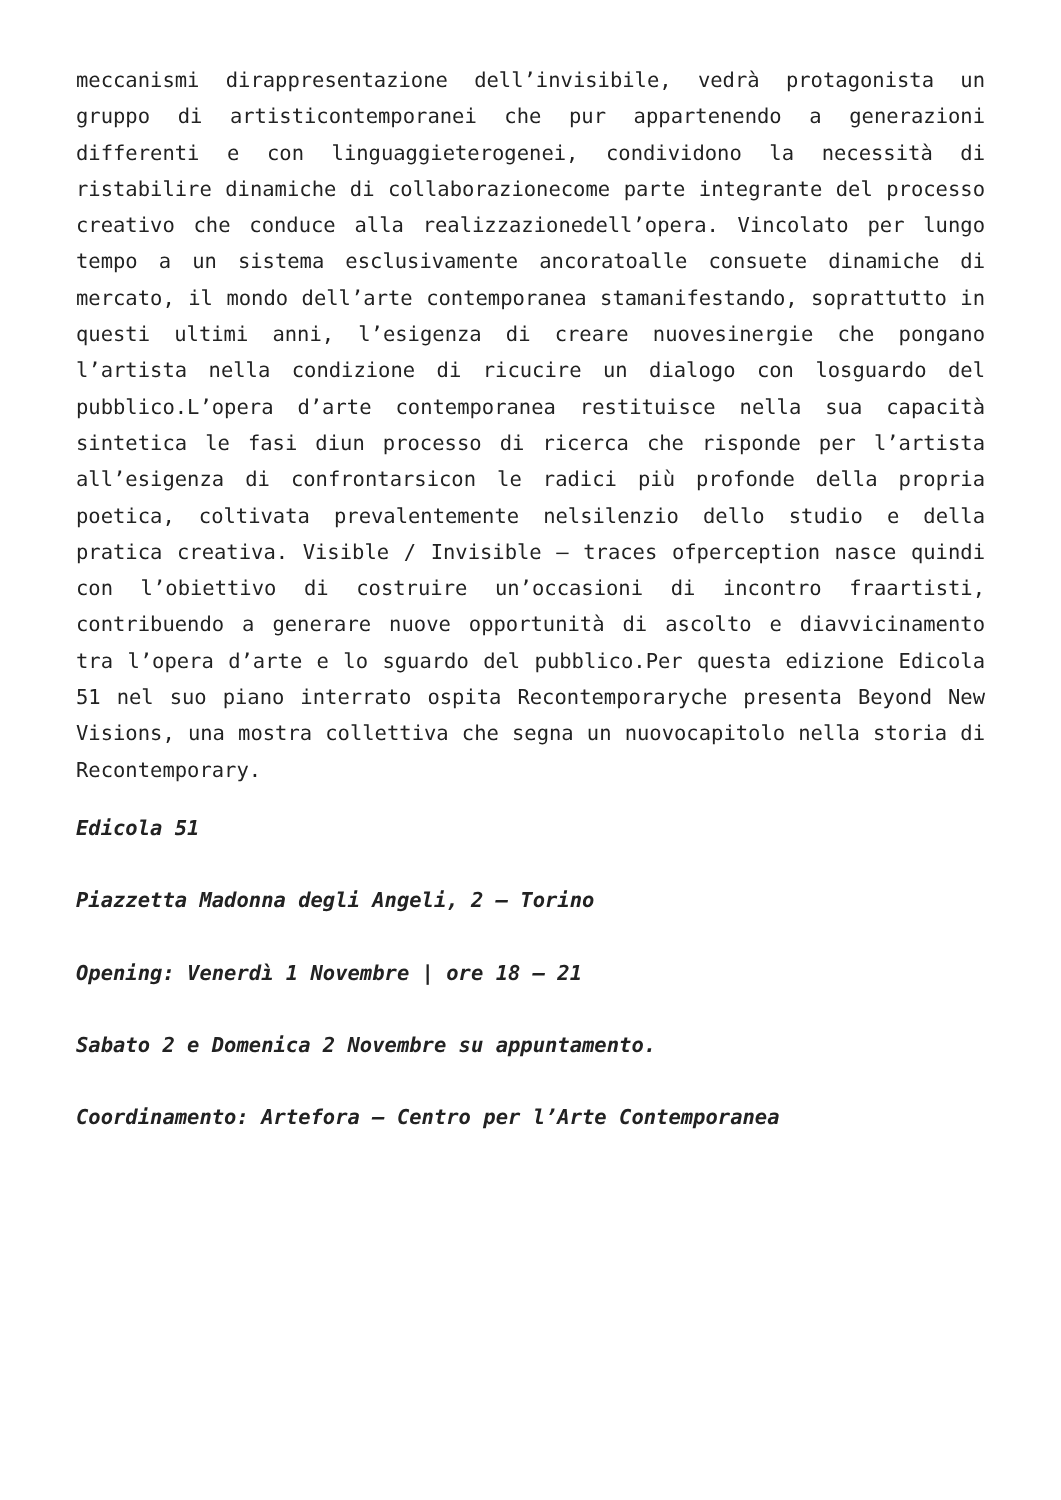meccanismi dirappresentazione dell’invisibile, vedrà protagonista un gruppo di artisticontemporanei che pur appartenendo a generazioni differenti e con linguaggieterogenei, condividono la necessità di ristabilire dinamiche di collaborazionecome parte integrante del processo creativo che conduce alla realizzazionedell’opera. Vincolato per lungo tempo a un sistema esclusivamente ancoratoalle consuete dinamiche di mercato, il mondo dell’arte contemporanea stamanifestando, soprattutto in questi ultimi anni, l’esigenza di creare nuovesinergie che pongano l’artista nella condizione di ricucire un dialogo con losguardo del pubblico.L’opera d’arte contemporanea restituisce nella sua capacità sintetica le fasi diun processo di ricerca che risponde per l’artista all’esigenza di confrontarsicon le radici più profonde della propria poetica, coltivata prevalentemente nelsilenzio dello studio e della pratica creativa. Visible / Invisible – traces ofperception nasce quindi con l’obiettivo di costruire un’occasioni di incontro fraartisti, contribuendo a generare nuove opportunità di ascolto e diavvicinamento tra l’opera d’arte e lo sguardo del pubblico.Per questa edizione Edicola 51 nel suo piano interrato ospita Recontemporaryche presenta Beyond New Visions, una mostra collettiva che segna un nuovocapitolo nella storia di Recontemporary.
Edicola 51
Piazzetta Madonna degli Angeli, 2 – Torino
Opening: Venerdì 1 Novembre | ore 18 – 21
Sabato 2 e Domenica 2 Novembre su appuntamento.
Coordinamento: Artefora – Centro per l’Arte Contemporanea